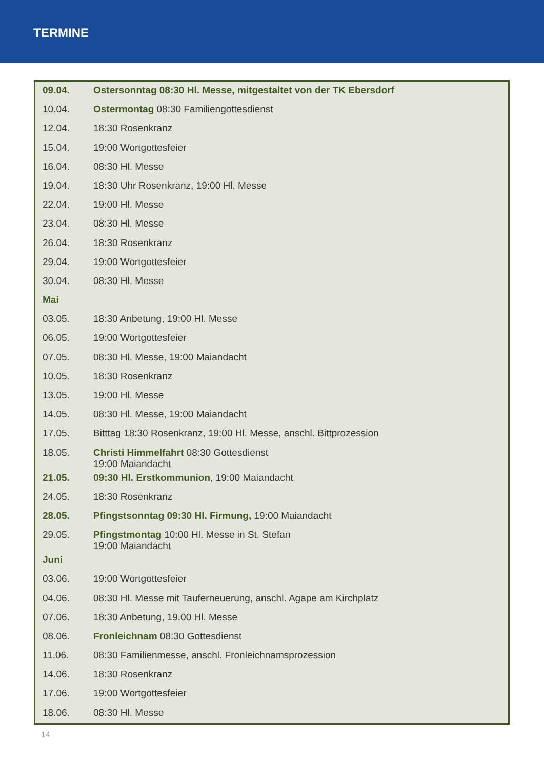TERMINE
| 09.04. | Ostersonntag 08:30 Hl. Messe, mitgestaltet von der TK Ebersdorf |
| 10.04. | Ostermontag 08:30 Familiengottesdienst |
| 12.04. | 18:30 Rosenkranz |
| 15.04. | 19:00 Wortgottesfeier |
| 16.04. | 08:30 Hl. Messe |
| 19.04. | 18:30 Uhr Rosenkranz, 19:00 Hl. Messe |
| 22.04. | 19:00 Hl. Messe |
| 23.04. | 08:30 Hl. Messe |
| 26.04. | 18:30 Rosenkranz |
| 29.04. | 19:00 Wortgottesfeier |
| 30.04. | 08:30 Hl. Messe |
| Mai | |
| 03.05. | 18:30 Anbetung, 19:00 Hl. Messe |
| 06.05. | 19:00 Wortgottesfeier |
| 07.05. | 08:30 Hl. Messe, 19:00 Maiandacht |
| 10.05. | 18:30 Rosenkranz |
| 13.05. | 19:00 Hl. Messe |
| 14.05. | 08:30 Hl. Messe, 19:00 Maiandacht |
| 17.05. | Bitttag 18:30 Rosenkranz, 19:00 Hl. Messe, anschl. Bittprozession |
| 18.05. | Christi Himmelfahrt 08:30 Gottesdienst 19:00 Maiandacht |
| 21.05. | 09:30 Hl. Erstkommunion , 19:00 Maiandacht |
| 24.05. | 18:30 Rosenkranz |
| 28.05. | Pfingstsonntag 09:30 Hl. Firmung, 19:00 Maiandacht |
| 29.05. | Pfingstmontag 10:00 Hl. Messe in St. Stefan 19:00 Maiandacht |
| Juni | |
| 03.06. | 19:00 Wortgottesfeier |
| 04.06. | 08:30 Hl. Messe mit Tauferneuerung, anschl. Agape am Kirchplatz |
| 07.06. | 18:30 Anbetung, 19.00 Hl. Messe |
| 08.06. | Fronleichnam 08:30 Gottesdienst |
| 11.06. | 08:30 Familienmesse, anschl. Fronleichnamsprozession |
| 14.06. | 18:30 Rosenkranz |
| 17.06. | 19:00 Wortgottesfeier |
| 18.06. | 08:30 Hl. Messe |
14